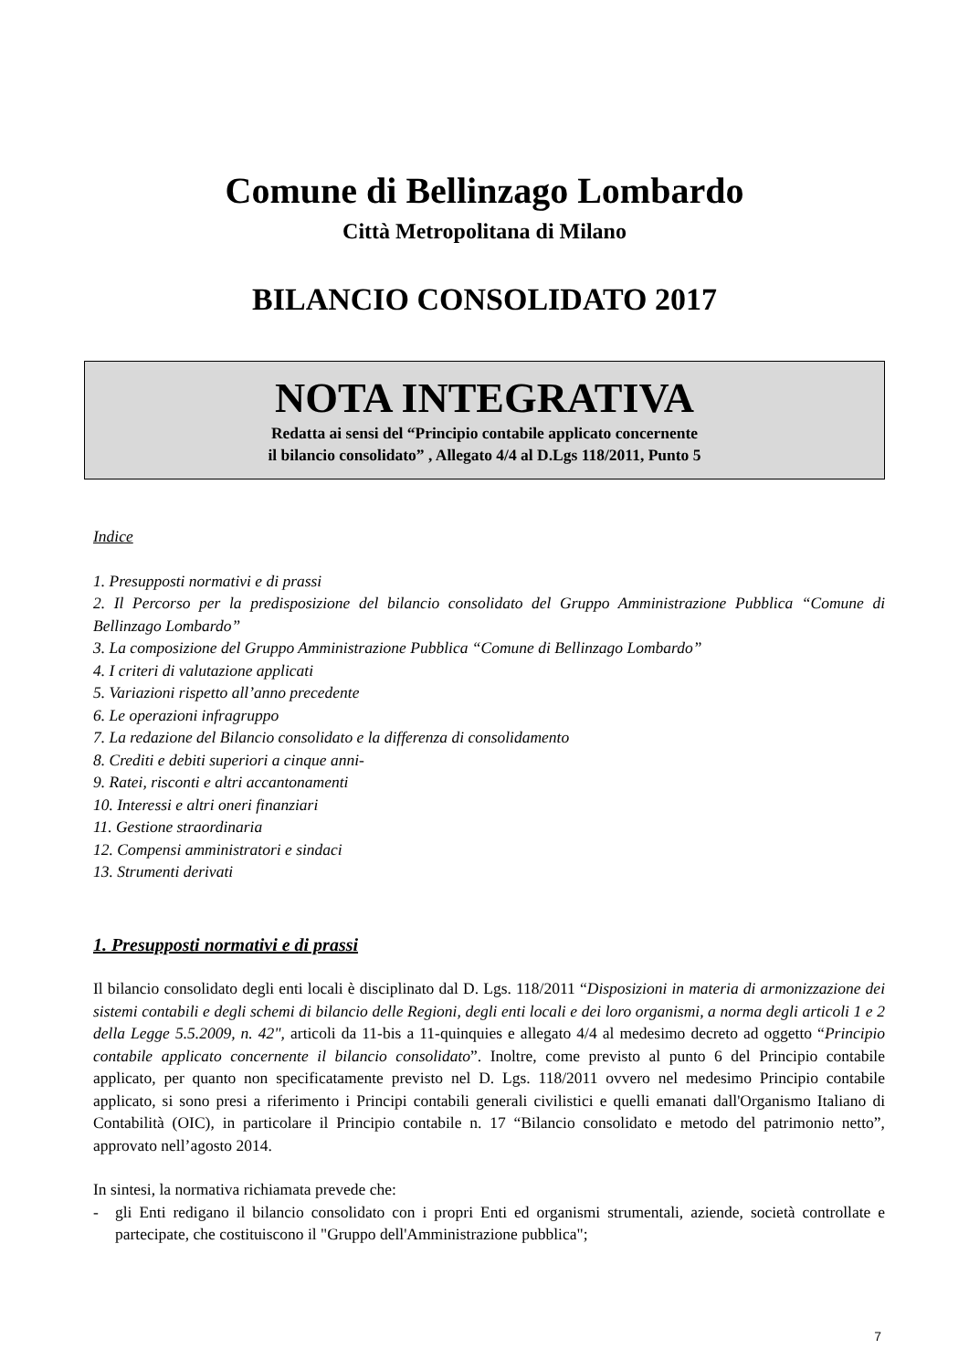Comune di Bellinzago Lombardo
Città Metropolitana di Milano
BILANCIO CONSOLIDATO 2017
NOTA INTEGRATIVA
Redatta ai sensi del “Principio contabile applicato concernente
il bilancio consolidato” , Allegato 4/4 al D.Lgs 118/2011, Punto 5
Indice
1. Presupposti normativi e di prassi
2. Il Percorso per la predisposizione del bilancio consolidato del Gruppo Amministrazione Pubblica “Comune di Bellinzago Lombardo”
3. La composizione del Gruppo Amministrazione Pubblica “Comune di Bellinzago Lombardo”
4. I criteri di valutazione applicati
5. Variazioni rispetto all’anno precedente
6. Le operazioni infragruppo
7. La redazione del Bilancio consolidato e la differenza di consolidamento
8. Crediti e debiti superiori a cinque anni-
9. Ratei, risconti e altri accantonamenti
10. Interessi e altri oneri finanziari
11. Gestione straordinaria
12. Compensi amministratori e sindaci
13. Strumenti derivati
1. Presupposti normativi e di prassi
Il bilancio consolidato degli enti locali è disciplinato dal D. Lgs. 118/2011 “Disposizioni in materia di armonizzazione dei sistemi contabili e degli schemi di bilancio delle Regioni, degli enti locali e dei loro organismi, a norma degli articoli 1 e 2 della Legge 5.5.2009, n. 42", articoli da 11-bis a 11-quinquies e allegato 4/4 al medesimo decreto ad oggetto “Principio contabile applicato concernente il bilancio consolidato”. Inoltre, come previsto al punto 6 del Principio contabile applicato, per quanto non specificatamente previsto nel D. Lgs. 118/2011 ovvero nel medesimo Principio contabile applicato, si sono presi a riferimento i Principi contabili generali civilistici e quelli emanati dall'Organismo Italiano di Contabilità (OIC), in particolare il Principio contabile n. 17 “Bilancio consolidato e metodo del patrimonio netto”, approvato nell’agosto 2014.
In sintesi, la normativa richiamata prevede che:
- gli Enti redigano il bilancio consolidato con i propri Enti ed organismi strumentali, aziende, società controllate e partecipate, che costituiscono il "Gruppo dell'Amministrazione pubblica";
7